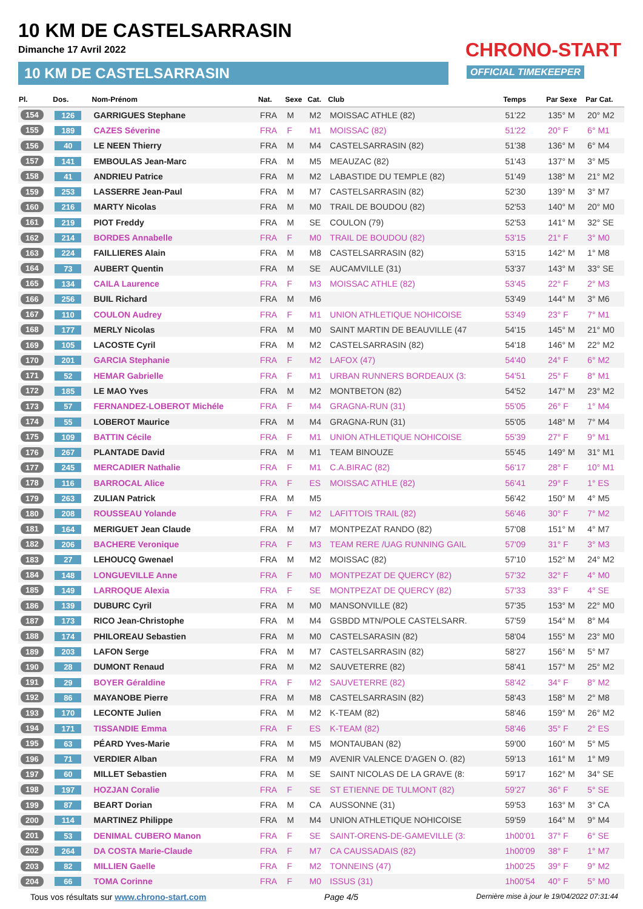10 KM DE CASTELSARRASIN
Dimanche 17 Avril 2022
10 KM DE CASTELSARRASIN
CHRONO-START
OFFICIAL TIMEKEEPER
| Pl. | Dos. | Nom-Prénom | Nat. | Sexe | Cat. | Club | Temps | Par Sexe | Par Cat. |
| --- | --- | --- | --- | --- | --- | --- | --- | --- | --- |
| 154 | 126 | GARRIGUES Stephane | FRA | M | M2 | MOISSAC ATHLE (82) | 51'22 | 135° M | 20° M2 |
| 155 | 189 | CAZES Séverine | FRA | F | M1 | MOISSAC (82) | 51'22 | 20° F | 6° M1 |
| 156 | 40 | LE NEEN Thierry | FRA | M | M4 | CASTELSARRASIN (82) | 51'38 | 136° M | 6° M4 |
| 157 | 141 | EMBOULAS Jean-Marc | FRA | M | M5 | MEAUZAC (82) | 51'43 | 137° M | 3° M5 |
| 158 | 41 | ANDRIEU Patrice | FRA | M | M2 | LABASTIDE DU TEMPLE (82) | 51'49 | 138° M | 21° M2 |
| 159 | 253 | LASSERRE Jean-Paul | FRA | M | M7 | CASTELSARRASIN (82) | 52'30 | 139° M | 3° M7 |
| 160 | 216 | MARTY Nicolas | FRA | M | M0 | TRAIL DE BOUDOU (82) | 52'53 | 140° M | 20° M0 |
| 161 | 219 | PIOT Freddy | FRA | M | SE | COULON (79) | 52'53 | 141° M | 32° SE |
| 162 | 214 | BORDES Annabelle | FRA | F | M0 | TRAIL DE BOUDOU (82) | 53'15 | 21° F | 3° M0 |
| 163 | 224 | FAILLIERES Alain | FRA | M | M8 | CASTELSARRASIN (82) | 53'15 | 142° M | 1° M8 |
| 164 | 73 | AUBERT Quentin | FRA | M | SE | AUCAMVILLE (31) | 53'37 | 143° M | 33° SE |
| 165 | 134 | CAILA Laurence | FRA | F | M3 | MOISSAC ATHLE (82) | 53'45 | 22° F | 2° M3 |
| 166 | 256 | BUIL Richard | FRA | M | M6 | | 53'49 | 144° M | 3° M6 |
| 167 | 110 | COULON Audrey | FRA | F | M1 | UNION ATHLETIQUE NOHICOISE | 53'49 | 23° F | 7° M1 |
| 168 | 177 | MERLY Nicolas | FRA | M | M0 | SAINT MARTIN DE BEAUVILLE (47 | 54'15 | 145° M | 21° M0 |
| 169 | 105 | LACOSTE Cyril | FRA | M | M2 | CASTELSARRASIN (82) | 54'18 | 146° M | 22° M2 |
| 170 | 201 | GARCIA Stephanie | FRA | F | M2 | LAFOX (47) | 54'40 | 24° F | 6° M2 |
| 171 | 52 | HEMAR Gabrielle | FRA | F | M1 | URBAN RUNNERS BORDEAUX (3: | 54'51 | 25° F | 8° M1 |
| 172 | 185 | LE MAO Yves | FRA | M | M2 | MONTBETON (82) | 54'52 | 147° M | 23° M2 |
| 173 | 57 | FERNANDEZ-LOBEROT Michéle | FRA | F | M4 | GRAGNA-RUN (31) | 55'05 | 26° F | 1° M4 |
| 174 | 55 | LOBEROT Maurice | FRA | M | M4 | GRAGNA-RUN (31) | 55'05 | 148° M | 7° M4 |
| 175 | 109 | BATTIN Cécile | FRA | F | M1 | UNION ATHLETIQUE NOHICOISE | 55'39 | 27° F | 9° M1 |
| 176 | 267 | PLANTADE David | FRA | M | M1 | TEAM BINOUZE | 55'45 | 149° M | 31° M1 |
| 177 | 245 | MERCADIER Nathalie | FRA | F | M1 | C.A.BIRAC (82) | 56'17 | 28° F | 10° M1 |
| 178 | 116 | BARROCAL Alice | FRA | F | ES | MOISSAC ATHLE (82) | 56'41 | 29° F | 1° ES |
| 179 | 263 | ZULIAN Patrick | FRA | M | M5 | | 56'42 | 150° M | 4° M5 |
| 180 | 208 | ROUSSEAU Yolande | FRA | F | M2 | LAFITTOIS TRAIL (82) | 56'46 | 30° F | 7° M2 |
| 181 | 164 | MERIGUET Jean Claude | FRA | M | M7 | MONTPEZAT RANDO (82) | 57'08 | 151° M | 4° M7 |
| 182 | 206 | BACHERE Veronique | FRA | F | M3 | TEAM RERE /UAG RUNNING GAIL | 57'09 | 31° F | 3° M3 |
| 183 | 27 | LEHOUCQ Gwenael | FRA | M | M2 | MOISSAC (82) | 57'10 | 152° M | 24° M2 |
| 184 | 148 | LONGUEVILLE Anne | FRA | F | M0 | MONTPEZAT DE QUERCY (82) | 57'32 | 32° F | 4° M0 |
| 185 | 149 | LARROQUE Alexia | FRA | F | SE | MONTPEZAT DE QUERCY (82) | 57'33 | 33° F | 4° SE |
| 186 | 139 | DUBURC Cyril | FRA | M | M0 | MANSONVILLE (82) | 57'35 | 153° M | 22° M0 |
| 187 | 173 | RICO Jean-Christophe | FRA | M | M4 | GSBDD MTN/POLE CASTELSARR. | 57'59 | 154° M | 8° M4 |
| 188 | 174 | PHILOREAU Sebastien | FRA | M | M0 | CASTELSARASIN (82) | 58'04 | 155° M | 23° M0 |
| 189 | 203 | LAFON Serge | FRA | M | M7 | CASTELSARRASIN (82) | 58'27 | 156° M | 5° M7 |
| 190 | 28 | DUMONT Renaud | FRA | M | M2 | SAUVETERRE (82) | 58'41 | 157° M | 25° M2 |
| 191 | 29 | BOYER Géraldine | FRA | F | M2 | SAUVETERRE (82) | 58'42 | 34° F | 8° M2 |
| 192 | 86 | MAYANOBE Pierre | FRA | M | M8 | CASTELSARRASIN (82) | 58'43 | 158° M | 2° M8 |
| 193 | 170 | LECONTE Julien | FRA | M | M2 | K-TEAM (82) | 58'46 | 159° M | 26° M2 |
| 194 | 171 | TISSANDIE Emma | FRA | F | ES | K-TEAM (82) | 58'46 | 35° F | 2° ES |
| 195 | 63 | PÉARD Yves-Marie | FRA | M | M5 | MONTAUBAN (82) | 59'00 | 160° M | 5° M5 |
| 196 | 71 | VERDIER Alban | FRA | M | M9 | AVENIR VALENCE D'AGEN O. (82) | 59'13 | 161° M | 1° M9 |
| 197 | 60 | MILLET Sebastien | FRA | M | SE | SAINT NICOLAS DE LA GRAVE (8: | 59'17 | 162° M | 34° SE |
| 198 | 197 | HOZJAN Coralie | FRA | F | SE | ST ETIENNE DE TULMONT (82) | 59'27 | 36° F | 5° SE |
| 199 | 87 | BEART Dorian | FRA | M | CA | AUSSONNE (31) | 59'53 | 163° M | 3° CA |
| 200 | 114 | MARTINEZ Philippe | FRA | M | M4 | UNION ATHLETIQUE NOHICOISE | 59'59 | 164° M | 9° M4 |
| 201 | 53 | DENIMAL CUBERO Manon | FRA | F | SE | SAINT-ORENS-DE-GAMEVILLE (3: | 1h00'01 | 37° F | 6° SE |
| 202 | 264 | DA COSTA Marie-Claude | FRA | F | M7 | CA CAUSSADAIS (82) | 1h00'09 | 38° F | 1° M7 |
| 203 | 82 | MILLIEN Gaelle | FRA | F | M2 | TONNEINS (47) | 1h00'25 | 39° F | 9° M2 |
| 204 | 66 | TOMA Corinne | FRA | F | M0 | ISSUS (31) | 1h00'54 | 40° F | 5° M0 |
Tous vos résultats sur www.chrono-start.com Page 4/5 Dernière mise à jour le 19/04/2022 07:31:44